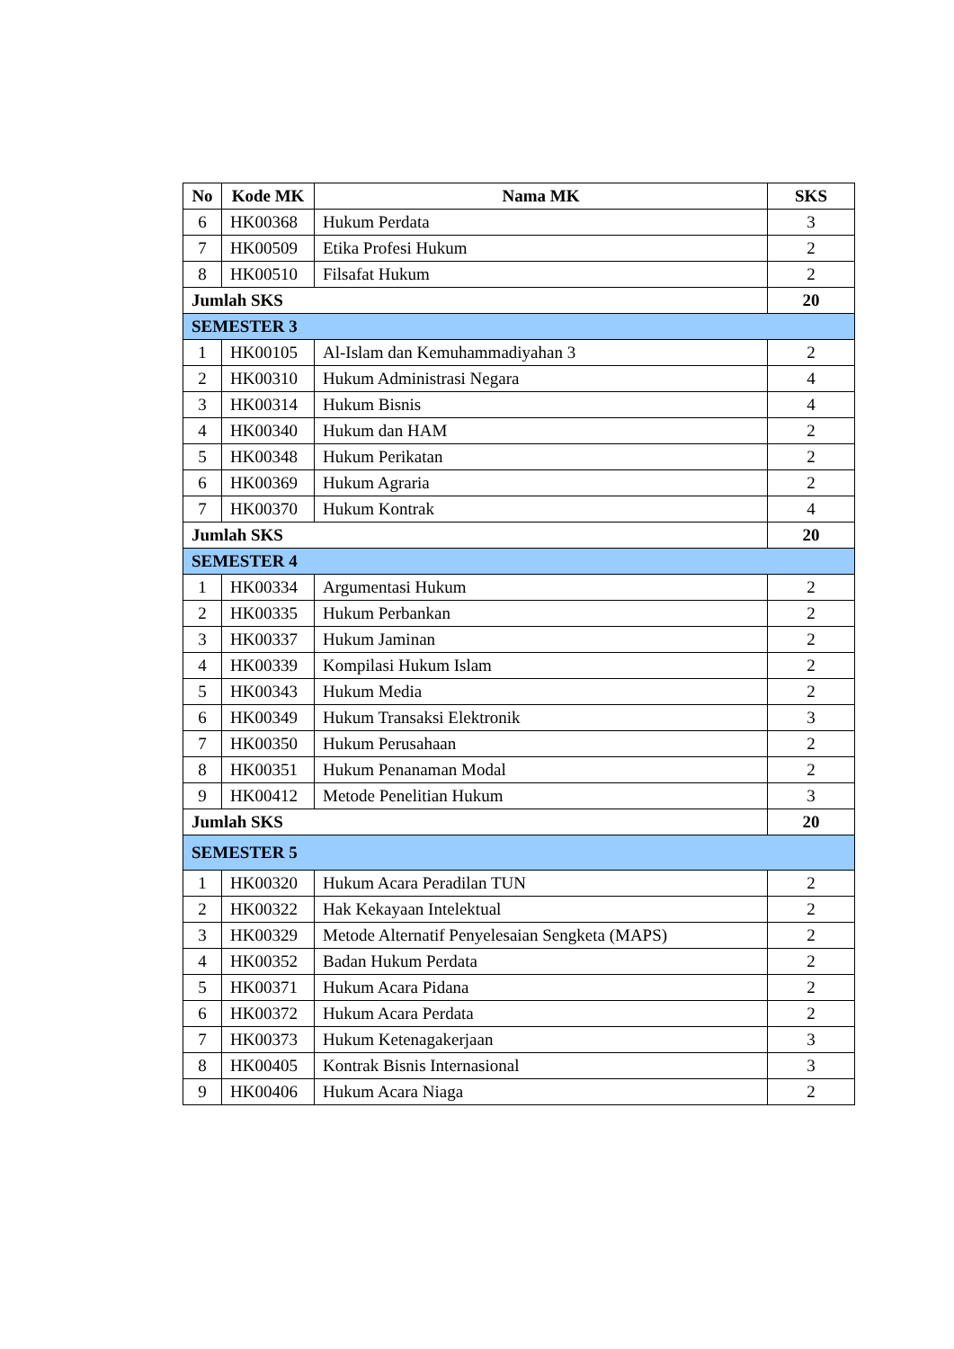| No | Kode MK | Nama MK | SKS |
| --- | --- | --- | --- |
| 6 | HK00368 | Hukum Perdata | 3 |
| 7 | HK00509 | Etika Profesi Hukum | 2 |
| 8 | HK00510 | Filsafat Hukum | 2 |
| Jumlah SKS | | | 20 |
| SEMESTER 3 | | | |
| 1 | HK00105 | Al-Islam dan Kemuhammadiyahan 3 | 2 |
| 2 | HK00310 | Hukum Administrasi Negara | 4 |
| 3 | HK00314 | Hukum Bisnis | 4 |
| 4 | HK00340 | Hukum dan HAM | 2 |
| 5 | HK00348 | Hukum Perikatan | 2 |
| 6 | HK00369 | Hukum Agraria | 2 |
| 7 | HK00370 | Hukum Kontrak | 4 |
| Jumlah SKS | | | 20 |
| SEMESTER 4 | | | |
| 1 | HK00334 | Argumentasi Hukum | 2 |
| 2 | HK00335 | Hukum Perbankan | 2 |
| 3 | HK00337 | Hukum Jaminan | 2 |
| 4 | HK00339 | Kompilasi Hukum Islam | 2 |
| 5 | HK00343 | Hukum Media | 2 |
| 6 | HK00349 | Hukum Transaksi Elektronik | 3 |
| 7 | HK00350 | Hukum Perusahaan | 2 |
| 8 | HK00351 | Hukum Penanaman Modal | 2 |
| 9 | HK00412 | Metode Penelitian Hukum | 3 |
| Jumlah SKS | | | 20 |
| SEMESTER 5 | | | |
| 1 | HK00320 | Hukum Acara Peradilan TUN | 2 |
| 2 | HK00322 | Hak Kekayaan Intelektual | 2 |
| 3 | HK00329 | Metode Alternatif Penyelesaian Sengketa (MAPS) | 2 |
| 4 | HK00352 | Badan Hukum Perdata | 2 |
| 5 | HK00371 | Hukum Acara Pidana | 2 |
| 6 | HK00372 | Hukum Acara Perdata | 2 |
| 7 | HK00373 | Hukum Ketenagakerjaan | 3 |
| 8 | HK00405 | Kontrak Bisnis Internasional | 3 |
| 9 | HK00406 | Hukum Acara Niaga | 2 |